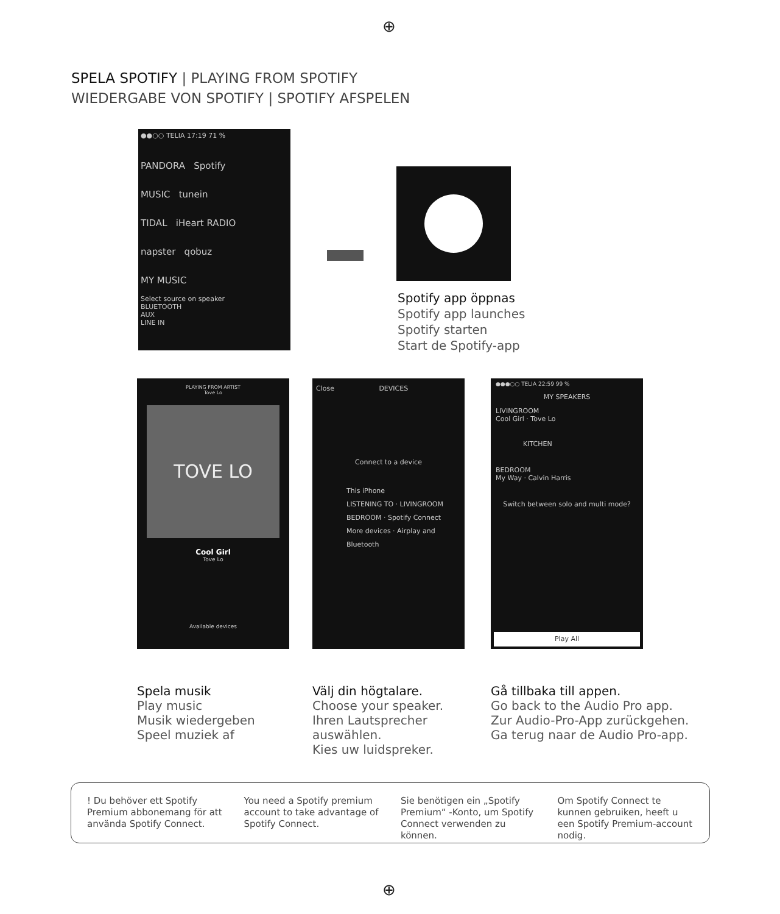⊕
SPELA SPOTIFY | PLAYING FROM SPOTIFY
WIEDERGABE VON SPOTIFY | SPOTIFY AFSPELEN
●●○○ TELIA 17:19 71 %
PANDORA Spotify
MUSIC tunein
TIDAL iHeart RADIO
napster qobuz
MY MUSIC
Select source on speaker
BLUETOOTH
AUX
LINE IN
Spotify app öppnas
Spotify app launches
Spotify starten
Start de Spotify-app
PLAYING FROM ARTIST
Tove Lo
TOVE LO
Cool Girl
Tove Lo
Available devices
Close DEVICES
Connect to a device
This iPhone
LISTENING TO · LIVINGROOM
BEDROOM · Spotify Connect
More devices · Airplay and Bluetooth
●●●○○ TELIA 22:59 99 %
MY SPEAKERS
LIVINGROOM
Cool Girl · Tove Lo
KITCHEN
BEDROOM
My Way · Calvin Harris
Switch between solo and multi mode?
Play All
Spela musik
Play music
Musik wiedergeben
Speel muziek af
Välj din högtalare.
Choose your speaker.
Ihren Lautsprecher
auswählen.
Kies uw luidspreker.
Gå tillbaka till appen.
Go back to the Audio Pro app.
Zur Audio-Pro-App zurückgehen.
Ga terug naar de Audio Pro-app.
! Du behöver ett Spotify Premium abbonemang för att använda Spotify Connect.
You need a Spotify premium account to take advantage of Spotify Connect.
Sie benötigen ein „Spotify Premium“ -Konto, um Spotify Connect verwenden zu können.
Om Spotify Connect te kunnen gebruiken, heeft u een Spotify Premium-account nodig.
⊕